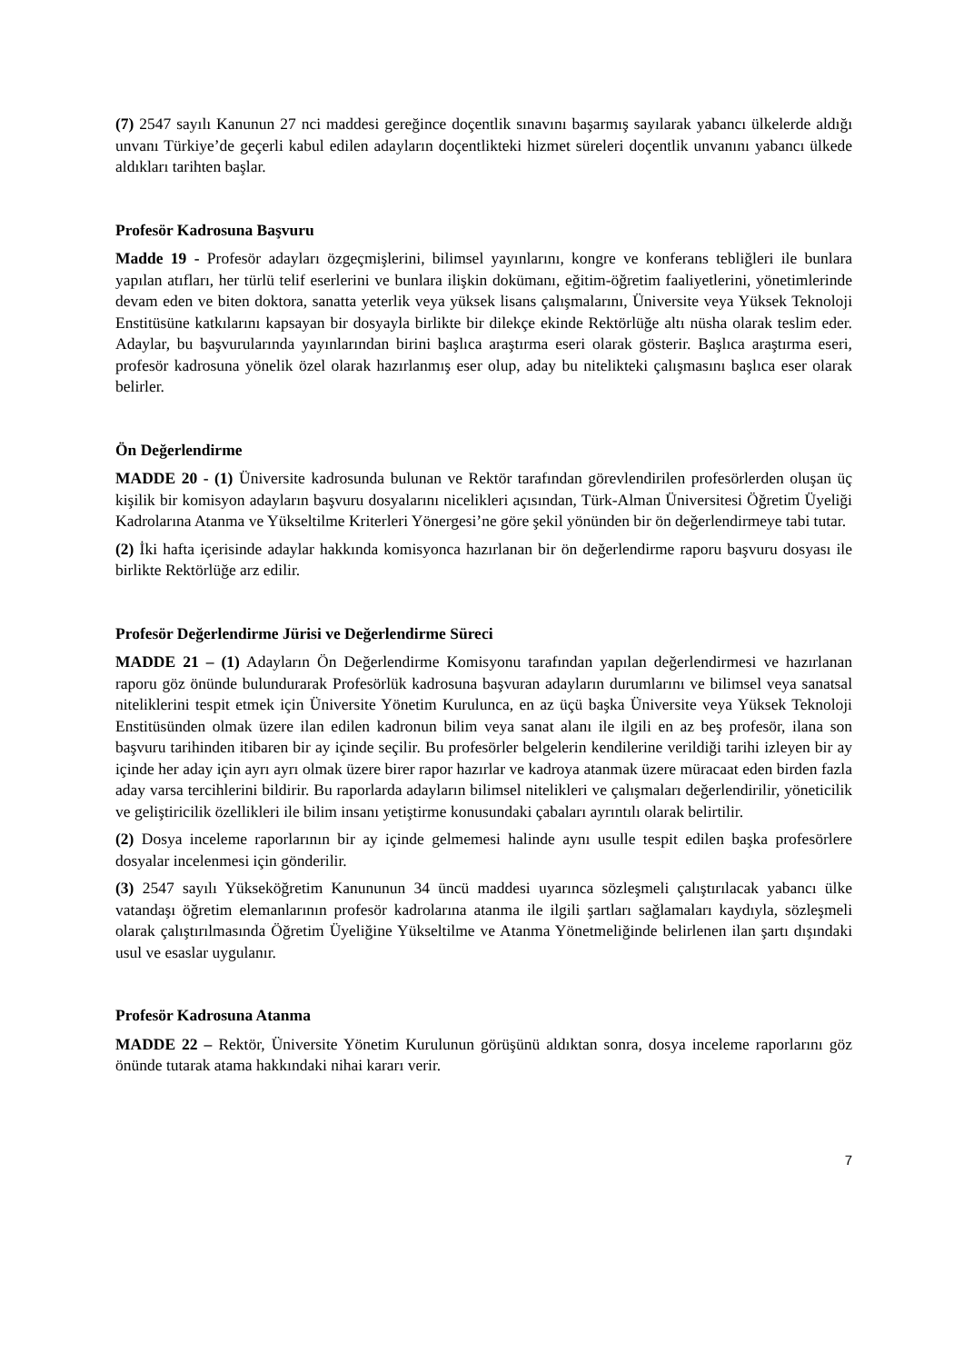(7) 2547 sayılı Kanunun 27 nci maddesi gereğince doçentlik sınavını başarmış sayılarak yabancı ülkelerde aldığı unvanı Türkiye’de geçerli kabul edilen adayların doçentlikteki hizmet süreleri doçentlik unvanını yabancı ülkede aldıkları tarihten başlar.
Profesör Kadrosuna Başvuru
Madde 19 - Profesör adayları özgeçmişlerini, bilimsel yayınlarını, kongre ve konferans tebliğleri ile bunlara yapılan atıfları, her türlü telif eserlerini ve bunlara ilişkin dokümanı, eğitim-öğretim faaliyetlerini, yönetimlerinde devam eden ve biten doktora, sanatta yeterlik veya yüksek lisans çalışmalarını, Üniversite veya Yüksek Teknoloji Enstitüsüne katkılarını kapsayan bir dosyayla birlikte bir dilekçe ekinde Rektörlüğe altı nüsha olarak teslim eder. Adaylar, bu başvurularında yayınlarından birini başlıca araştırma eseri olarak gösterir. Başlıca araştırma eseri, profesör kadrosuna yönelik özel olarak hazırlanmış eser olup, aday bu nitelikteki çalışmasını başlıca eser olarak belirler.
Ön Değerlendirme
MADDE 20 - (1) Üniversite kadrosunda bulunan ve Rektör tarafından görevlendirilen profesörlerden oluşan üç kişilik bir komisyon adayların başvuru dosyalarını nicelikleri açısından, Türk-Alman Üniversitesi Öğretim Üyeliği Kadrolarına Atanma ve Yükseltilme Kriterleri Yönergesi’ne göre şekil yönünden bir ön değerlendirmeye tabi tutar.
(2) İki hafta içerisinde adaylar hakkında komisyonca hazırlanan bir ön değerlendirme raporu başvuru dosyası ile birlikte Rektörlüğe arz edilir.
Profesör Değerlendirme Jürisi ve Değerlendirme Süreci
MADDE 21 – (1) Adayların Ön Değerlendirme Komisyonu tarafından yapılan değerlendirmesi ve hazırlanan raporu göz önünde bulundurarak Profesörlük kadrosuna başvuran adayların durumlarını ve bilimsel veya sanatsal niteliklerini tespit etmek için Üniversite Yönetim Kurulunca, en az üçü başka Üniversite veya Yüksek Teknoloji Enstitüsünden olmak üzere ilan edilen kadronun bilim veya sanat alanı ile ilgili en az beş profesör, ilana son başvuru tarihinden itibaren bir ay içinde seçilir. Bu profesörler belgelerin kendilerine verildiği tarihi izleyen bir ay içinde her aday için ayrı ayrı olmak üzere birer rapor hazırlar ve kadroya atanmak üzere müracaat eden birden fazla aday varsa tercihlerini bildirir. Bu raporlarda adayların bilimsel nitelikleri ve çalışmaları değerlendirilir, yöneticilik ve geliştiricilik özellikleri ile bilim insanı yetiştirme konusundaki çabaları ayrıntılı olarak belirtilir.
(2) Dosya inceleme raporlarının bir ay içinde gelmemesi halinde aynı usulle tespit edilen başka profesörlere dosyalar incelenmesi için gönderilir.
(3) 2547 sayılı Yükseköğretim Kanununun 34 üncü maddesi uyarınca sözleşmeli çalıştırılacak yabancı ülke vatandaşı öğretim elemanlarının profesör kadrolarına atanma ile ilgili şartları sağlamaları kaydıyla, sözleşmeli olarak çalıştırılmasında Öğretim Üyeliğine Yükseltilme ve Atanma Yönetmeliğinde belirlenen ilan şartı dışındaki usul ve esaslar uygulanır.
Profesör Kadrosuna Atanma
MADDE 22 – Rektör, Üniversite Yönetim Kurulunun görüşünü aldıktan sonra, dosya inceleme raporlarını göz önünde tutarak atama hakkındaki nihai kararı verir.
7